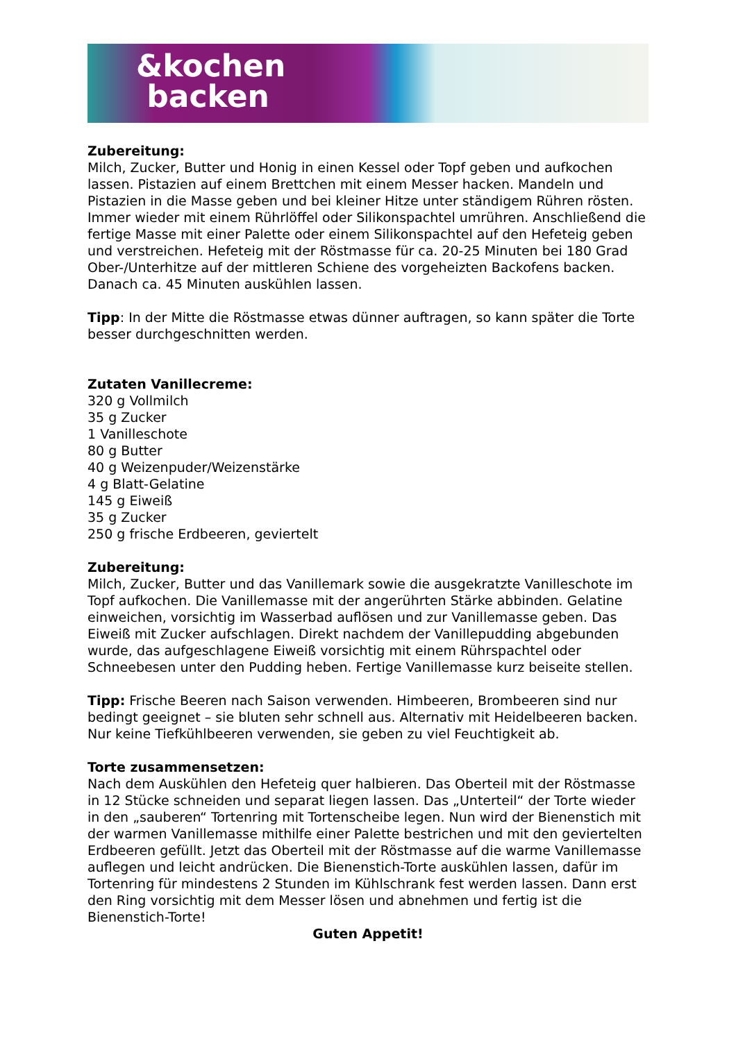&kochen
backen
Zubereitung:
Milch, Zucker, Butter und Honig in einen Kessel oder Topf geben und aufkochen lassen. Pistazien auf einem Brettchen mit einem Messer hacken. Mandeln und Pistazien in die Masse geben und bei kleiner Hitze unter ständigem Rühren rösten. Immer wieder mit einem Rührlöffel oder Silikonspachtel umrühren. Anschließend die fertige Masse mit einer Palette oder einem Silikonspachtel auf den Hefeteig geben und verstreichen. Hefeteig mit der Röstmasse für ca. 20-25 Minuten bei 180 Grad Ober-/Unterhitze auf der mittleren Schiene des vorgeheizten Backofens backen. Danach ca. 45 Minuten auskühlen lassen.
Tipp: In der Mitte die Röstmasse etwas dünner auftragen, so kann später die Torte besser durchgeschnitten werden.
Zutaten Vanillecreme:
320 g Vollmilch
35 g Zucker
1 Vanilleschote
80 g Butter
40 g Weizenpuder/Weizenstärke
4 g Blatt-Gelatine
145 g Eiweiß
35 g Zucker
250 g frische Erdbeeren, geviertelt
Zubereitung:
Milch, Zucker, Butter und das Vanillemark sowie die ausgekratzte Vanilleschote im Topf aufkochen. Die Vanillemasse mit der angerührten Stärke abbinden. Gelatine einweichen, vorsichtig im Wasserbad auflösen und zur Vanillemasse geben. Das Eiweiß mit Zucker aufschlagen. Direkt nachdem der Vanillepudding abgebunden wurde, das aufgeschlagene Eiweiß vorsichtig mit einem Rührspachtel oder Schneebesen unter den Pudding heben. Fertige Vanillemasse kurz beiseite stellen.
Tipp: Frische Beeren nach Saison verwenden. Himbeeren, Brombeeren sind nur bedingt geeignet – sie bluten sehr schnell aus. Alternativ mit Heidelbeeren backen. Nur keine Tiefkühlbeeren verwenden, sie geben zu viel Feuchtigkeit ab.
Torte zusammensetzen:
Nach dem Auskühlen den Hefeteig quer halbieren. Das Oberteil mit der Röstmasse in 12 Stücke schneiden und separat liegen lassen. Das „Unterteil“ der Torte wieder in den „sauberen“ Tortenring mit Tortenscheibe legen. Nun wird der Bienenstich mit der warmen Vanillemasse mithilfe einer Palette bestrichen und mit den geviertelten Erdbeeren gefüllt. Jetzt das Oberteil mit der Röstmasse auf die warme Vanillemasse auflegen und leicht andrücken. Die Bienenstich-Torte auskühlen lassen, dafür im Tortenring für mindestens 2 Stunden im Kühlschrank fest werden lassen. Dann erst den Ring vorsichtig mit dem Messer lösen und abnehmen und fertig ist die Bienenstich-Torte!
Guten Appetit!